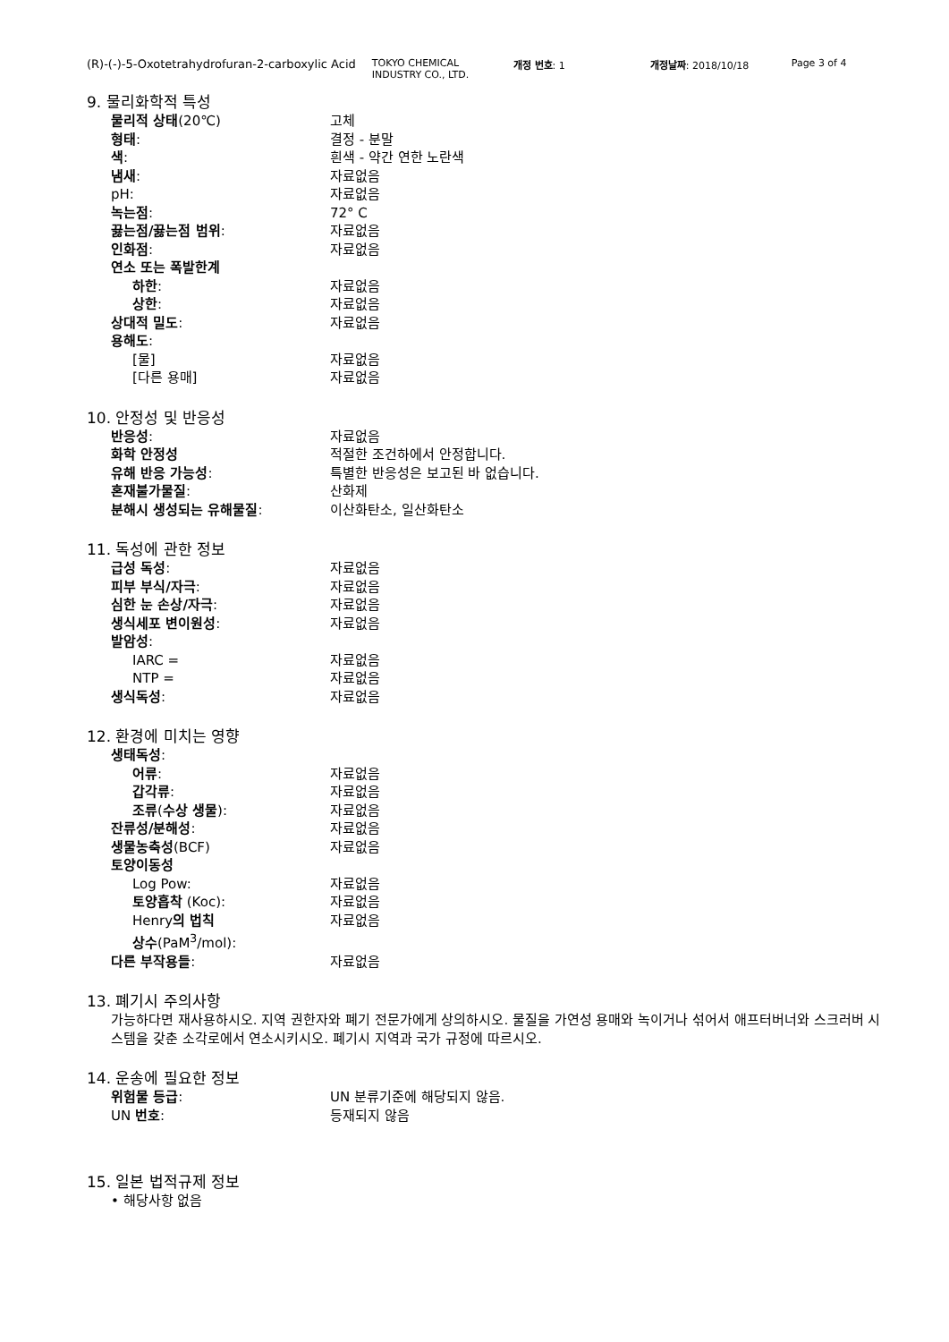(R)-(-)-5-Oxotetrahydrofuran-2-carboxylic Acid
TOKYO CHEMICAL INDUSTRY CO., LTD.
개정 번호: 1 개정날짜: 2018/10/18 Page 3 of 4
9. 물리화학적 특성
물리적 상태(20℃) 고체
형태: 결정 - 분말
색: 흰색 - 약간 연한 노란색
냄새: 자료없음
pH: 자료없음
녹는점: 72° C
끓는점/끓는점 범위: 자료없음
인화점: 자료없음
연소 또는 폭발한계
하한: 자료없음
상한: 자료없음
상대적 밀도: 자료없음
용해도:
[물] 자료없음
[다른 용매] 자료없음
10. 안정성 및 반응성
반응성: 자료없음
화학 안정성 적절한 조건하에서 안정합니다.
유해 반응 가능성: 특별한 반응성은 보고된 바 없습니다.
혼재불가물질: 산화제
분해시 생성되는 유해물질: 이산화탄소, 일산화탄소
11. 독성에 관한 정보
급성 독성: 자료없음
피부 부식/자극: 자료없음
심한 눈 손상/자극: 자료없음
생식세포 변이원성: 자료없음
발암성:
IARC = 자료없음
NTP = 자료없음
생식독성: 자료없음
12. 환경에 미치는 영향
생태독성:
어류: 자료없음
갑각류: 자료없음
조류(수상 생물): 자료없음
잔류성/분해성: 자료없음
생물농축성(BCF) 자료없음
토양이동성
Log Pow: 자료없음
토양흡착 (Koc): 자료없음
Henry의 법칙
상수(PaM<sup>3</sup>/mol):
자료없음
다른 부작용들: 자료없음
13. 폐기시 주의사항
가능하다면 재사용하시오. 지역 권한자와 폐기 전문가에게 상의하시오. 물질을 가연성 용매와 녹이거나 섞어서 애프터버너와 스크러버 시스템을 갖춘 소각로에서 연소시키시오. 폐기시 지역과 국가 규정에 따르시오.
14. 운송에 필요한 정보
위험물 등급: UN 분류기준에 해당되지 않음.
UN 번호: 등재되지 않음
15. 일본 법적규제 정보
• 해당사항 없음